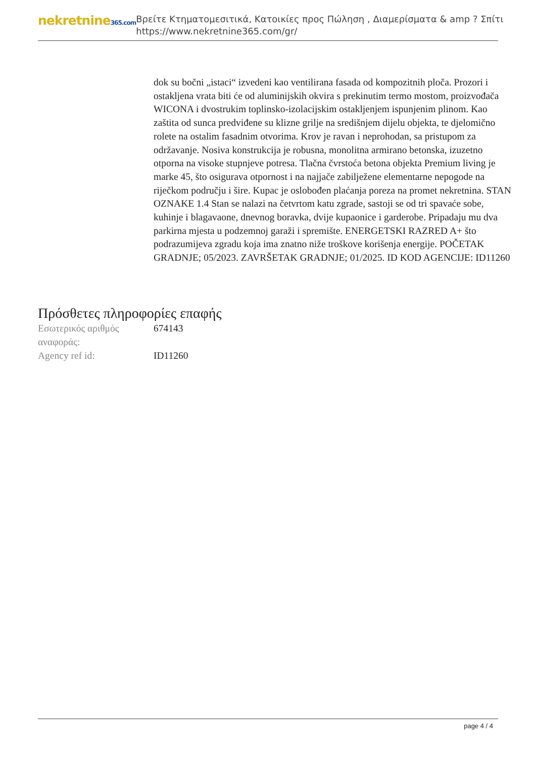nekretnine365.com
Βρείτε Κτηματομεσιτικά, Κατοικίες προς Πώληση , Διαμερίσματα & amp ? Σπίτι
https://www.nekretnine365.com/gr/
dok su bočni „istaci“ izvedeni kao ventilirana fasada od kompozitnih ploča. Prozori i ostakljena vrata biti će od aluminijskih okvira s prekinutim termo mostom, proizvođača WICONA i dvostrukim toplinsko-izolacijskim ostakljenjem ispunjenim plinom. Kao zaštita od sunca predviđene su klizne grilje na središnjem dijelu objekta, te djelomično rolete na ostalim fasadnim otvorima. Krov je ravan i neprohodan, sa pristupom za održavanje. Nosiva konstrukcija je robusna, monolitna armirano betonska, izuzetno otporna na visoke stupnjeve potresa. Tlačna čvrstoća betona objekta Premium living je marke 45, što osigurava otpornost i na najjače zabilježene elementarne nepogode na riječkom području i šire. Kupac je oslobođen plaćanja poreza na promet nekretnina. STAN OZNAKE 1.4 Stan se nalazi na četvrtom katu zgrade, sastoji se od tri spavaće sobe, kuhinje i blagavaone, dnevnog boravka, dvije kupaonice i garderobe. Pripadaju mu dva parkirna mjesta u podzemnoj garaži i spremište. ENERGETSKI RAZRED A+ što podrazumijeva zgradu koja ima znatno niže troškove korišenja energije. POČETAK GRADNJE; 05/2023. ZAVRŠETAK GRADNJE; 01/2025. ID KOD AGENCIJE: ID11260
Πρόσθετες πληροφορίες επαφής
| Εσωτερικός αριθμός αναφοράς: | 674143 |
| Agency ref id: | ID11260 |
page 4 / 4